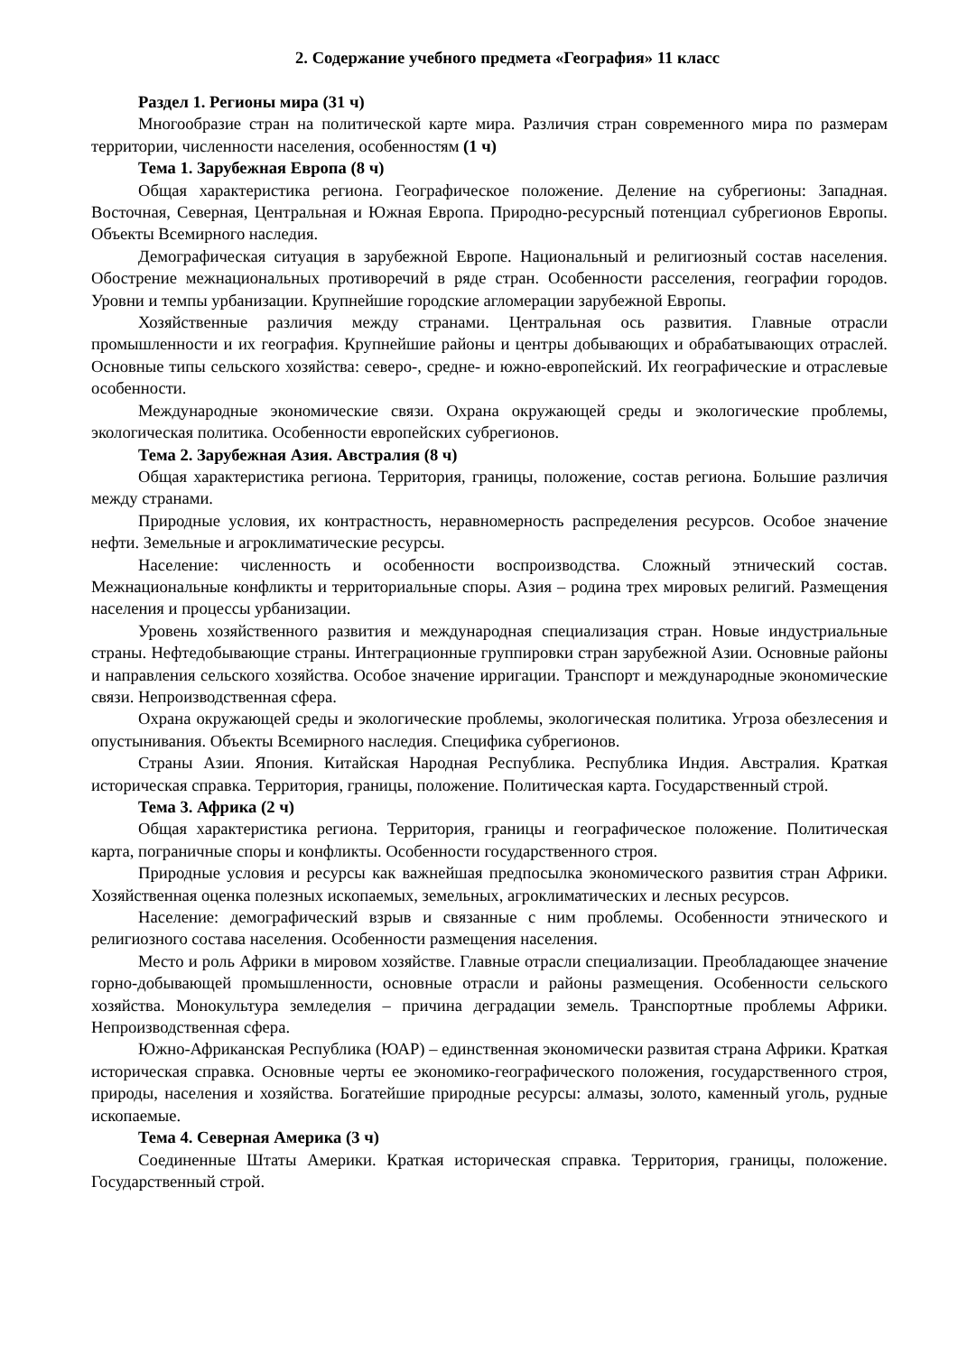2. Содержание учебного предмета «География» 11 класс
Раздел 1. Регионы мира (31 ч)
Многообразие стран на политической карте мира. Различия стран современного мира по размерам территории, численности населения, особенностям (1 ч)
Тема 1. Зарубежная Европа (8 ч)
Общая характеристика региона. Географическое положение. Деление на субрегионы: Западная. Восточная, Северная, Центральная и Южная Европа. Природно-ресурсный потенциал субрегионов Европы. Объекты Всемирного наследия.
Демографическая ситуация в зарубежной Европе. Национальный и религиозный состав населения. Обострение межнациональных противоречий в ряде стран. Особенности расселения, географии городов. Уровни и темпы урбанизации. Крупнейшие городские агломерации зарубежной Европы.
Хозяйственные различия между странами. Центральная ось развития. Главные отрасли промышленности и их география. Крупнейшие районы и центры добывающих и обрабатывающих отраслей. Основные типы сельского хозяйства: северо-, средне- и южно-европейский. Их географические и отраслевые особенности.
Международные экономические связи. Охрана окружающей среды и экологические проблемы, экологическая политика. Особенности европейских субрегионов.
Тема 2. Зарубежная Азия. Австралия (8 ч)
Общая характеристика региона. Территория, границы, положение, состав региона. Большие различия между странами.
Природные условия, их контрастность, неравномерность распределения ресурсов. Особое значение нефти. Земельные и агроклиматические ресурсы.
Население: численность и особенности воспроизводства. Сложный этнический состав. Межнациональные конфликты и территориальные споры. Азия – родина трех мировых религий. Размещения населения и процессы урбанизации.
Уровень хозяйственного развития и международная специализация стран. Новые индустриальные страны. Нефтедобывающие страны. Интеграционные группировки стран зарубежной Азии. Основные районы и направления сельского хозяйства. Особое значение ирригации. Транспорт и международные экономические связи. Непроизводственная сфера.
Охрана окружающей среды и экологические проблемы, экологическая политика. Угроза обезлесения и опустынивания. Объекты Всемирного наследия. Специфика субрегионов.
Страны Азии. Япония. Китайская Народная Республика. Республика Индия. Австралия. Краткая историческая справка. Территория, границы, положение. Политическая карта. Государственный строй.
Тема 3. Африка (2 ч)
Общая характеристика региона. Территория, границы и географическое положение. Политическая карта, пограничные споры и конфликты. Особенности государственного строя.
Природные условия и ресурсы как важнейшая предпосылка экономического развития стран Африки. Хозяйственная оценка полезных ископаемых, земельных, агроклиматических и лесных ресурсов.
Население: демографический взрыв и связанные с ним проблемы. Особенности этнического и религиозного состава населения. Особенности размещения населения.
Место и роль Африки в мировом хозяйстве. Главные отрасли специализации. Преобладающее значение горно-добывающей промышленности, основные отрасли и районы размещения. Особенности сельского хозяйства. Монокультура земледелия – причина деградации земель. Транспортные проблемы Африки. Непроизводственная сфера.
Южно-Африканская Республика (ЮАР) – единственная экономически развитая страна Африки. Краткая историческая справка. Основные черты ее экономико-географического положения, государственного строя, природы, населения и хозяйства. Богатейшие природные ресурсы: алмазы, золото, каменный уголь, рудные ископаемые.
Тема 4. Северная Америка (3 ч)
Соединенные Штаты Америки. Краткая историческая справка. Территория, границы, положение. Государственный строй.